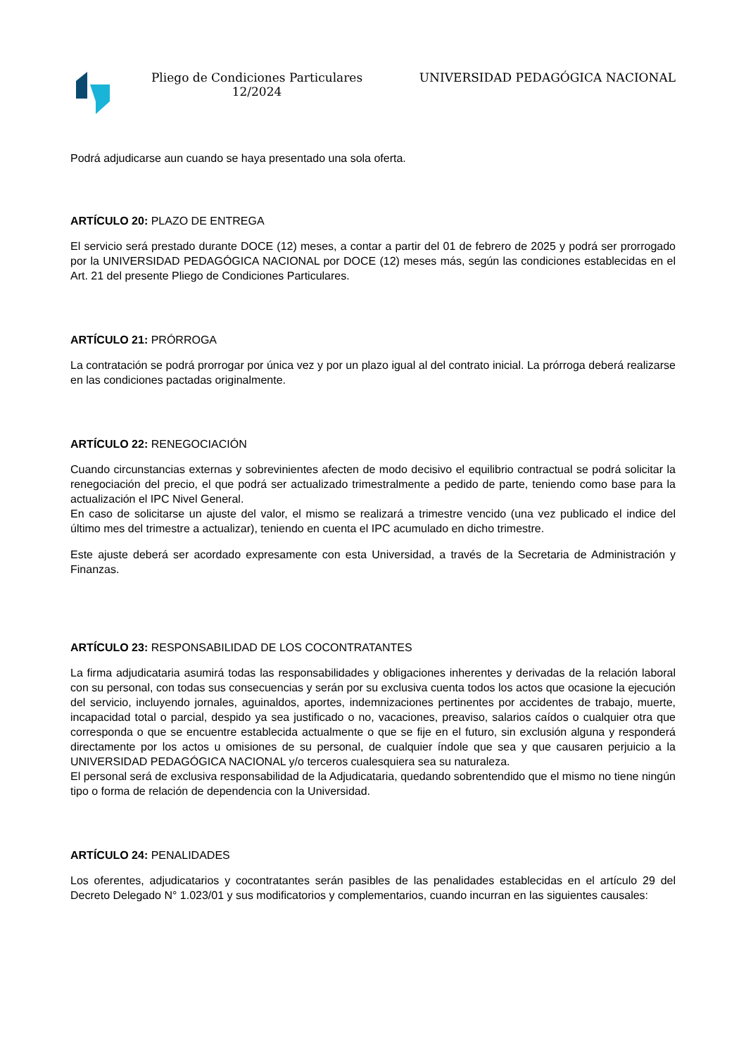Pliego de Condiciones Particulares 12/2024
UNIVERSIDAD PEDAGÓGICA NACIONAL
Podrá adjudicarse aun cuando se haya presentado una sola oferta.
ARTÍCULO 20: PLAZO DE ENTREGA
El servicio será prestado durante DOCE (12) meses, a contar a partir del 01 de febrero de 2025 y podrá ser prorrogado por la UNIVERSIDAD PEDAGÓGICA NACIONAL por DOCE (12) meses más, según las condiciones establecidas en el Art. 21 del presente Pliego de Condiciones Particulares.
ARTÍCULO 21: PRÓRROGA
La contratación se podrá prorrogar por única vez y por un plazo igual al del contrato inicial. La prórroga deberá realizarse en las condiciones pactadas originalmente.
ARTÍCULO 22: RENEGOCIACIÓN
Cuando circunstancias externas y sobrevinientes afecten de modo decisivo el equilibrio contractual se podrá solicitar la renegociación del precio, el que podrá ser actualizado trimestralmente a pedido de parte, teniendo como base para la actualización el IPC Nivel General.
En caso de solicitarse un ajuste del valor, el mismo se realizará a trimestre vencido (una vez publicado el indice del último mes del trimestre a actualizar), teniendo en cuenta el IPC acumulado en dicho trimestre.
Este ajuste deberá ser acordado expresamente con esta Universidad, a través de la Secretaria de Administración y Finanzas.
ARTÍCULO 23: RESPONSABILIDAD DE LOS COCONTRATANTES
La firma adjudicataria asumirá todas las responsabilidades y obligaciones inherentes y derivadas de la relación laboral con su personal, con todas sus consecuencias y serán por su exclusiva cuenta todos los actos que ocasione la ejecución del servicio, incluyendo jornales, aguinaldos, aportes, indemnizaciones pertinentes por accidentes de trabajo, muerte, incapacidad total o parcial, despido ya sea justificado o no, vacaciones, preaviso, salarios caídos o cualquier otra que corresponda o que se encuentre establecida actualmente o que se fije en el futuro, sin exclusión alguna y responderá directamente por los actos u omisiones de su personal, de cualquier índole que sea y que causaren perjuicio a la UNIVERSIDAD PEDAGÓGICA NACIONAL y/o terceros cualesquiera sea su naturaleza.
El personal será de exclusiva responsabilidad de la Adjudicataria, quedando sobrentendido que el mismo no tiene ningún tipo o forma de relación de dependencia con la Universidad.
ARTÍCULO 24: PENALIDADES
Los oferentes, adjudicatarios y cocontratantes serán pasibles de las penalidades establecidas en el artículo 29 del Decreto Delegado N° 1.023/01 y sus modificatorios y complementarios, cuando incurran en las siguientes causales: